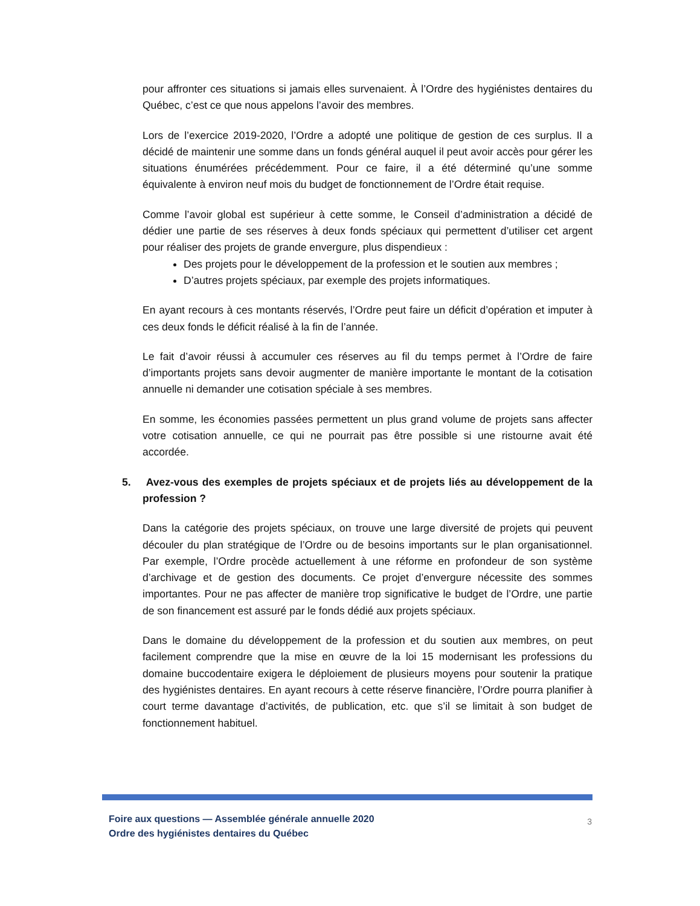pour affronter ces situations si jamais elles survenaient. À l’Ordre des hygiénistes dentaires du Québec, c’est ce que nous appelons l’avoir des membres.
Lors de l’exercice 2019-2020, l’Ordre a adopté une politique de gestion de ces surplus. Il a décidé de maintenir une somme dans un fonds général auquel il peut avoir accès pour gérer les situations énumérées précédemment. Pour ce faire, il a été déterminé qu’une somme équivalente à environ neuf mois du budget de fonctionnement de l’Ordre était requise.
Comme l’avoir global est supérieur à cette somme, le Conseil d’administration a décidé de dédier une partie de ses réserves à deux fonds spéciaux qui permettent d’utiliser cet argent pour réaliser des projets de grande envergure, plus dispendieux :
Des projets pour le développement de la profession et le soutien aux membres ;
D’autres projets spéciaux, par exemple des projets informatiques.
En ayant recours à ces montants réservés, l’Ordre peut faire un déficit d’opération et imputer à ces deux fonds le déficit réalisé à la fin de l’année.
Le fait d’avoir réussi à accumuler ces réserves au fil du temps permet à l’Ordre de faire d’importants projets sans devoir augmenter de manière importante le montant de la cotisation annuelle ni demander une cotisation spéciale à ses membres.
En somme, les économies passées permettent un plus grand volume de projets sans affecter votre cotisation annuelle, ce qui ne pourrait pas être possible si une ristourne avait été accordée.
5. Avez-vous des exemples de projets spéciaux et de projets liés au développement de la profession ?
Dans la catégorie des projets spéciaux, on trouve une large diversité de projets qui peuvent découler du plan stratégique de l’Ordre ou de besoins importants sur le plan organisationnel. Par exemple, l’Ordre procède actuellement à une réforme en profondeur de son système d’archivage et de gestion des documents. Ce projet d’envergure nécessite des sommes importantes. Pour ne pas affecter de manière trop significative le budget de l’Ordre, une partie de son financement est assuré par le fonds dédié aux projets spéciaux.
Dans le domaine du développement de la profession et du soutien aux membres, on peut facilement comprendre que la mise en œuvre de la loi 15 modernisant les professions du domaine buccodentaire exigera le déploiement de plusieurs moyens pour soutenir la pratique des hygiénistes dentaires. En ayant recours à cette réserve financière, l’Ordre pourra planifier à court terme davantage d’activités, de publication, etc. que s’il se limitait à son budget de fonctionnement habituel.
Foire aux questions — Assemblée générale annuelle 2020
Ordre des hygiénistes dentaires du Québec
3